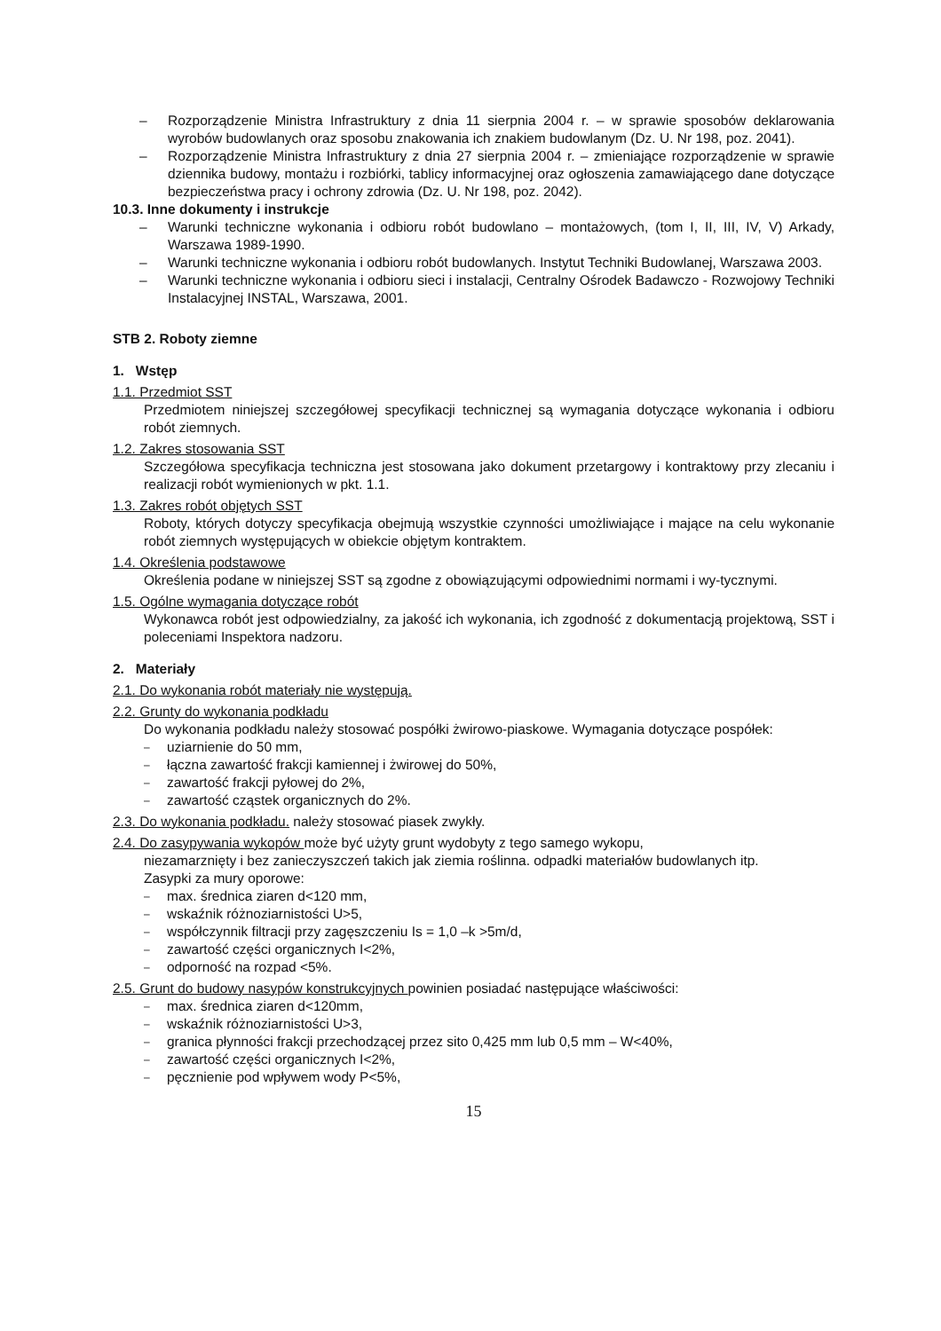– Rozporządzenie Ministra Infrastruktury z dnia 11 sierpnia 2004 r. – w sprawie sposobów deklarowania wyrobów budowlanych oraz sposobu znakowania ich znakiem budowlanym (Dz. U. Nr 198, poz. 2041).
– Rozporządzenie Ministra Infrastruktury z dnia 27 sierpnia 2004 r. – zmieniające rozporządzenie w sprawie dziennika budowy, montażu i rozbiórki, tablicy informacyjnej oraz ogłoszenia zamawiającego dane dotyczące bezpieczeństwa pracy i ochrony zdrowia (Dz. U. Nr 198, poz. 2042).
10.3. Inne dokumenty i instrukcje
– Warunki techniczne wykonania i odbioru robót budowlano – montażowych, (tom I, II, III, IV, V) Arkady, Warszawa 1989-1990.
– Warunki techniczne wykonania i odbioru robót budowlanych. Instytut Techniki Budowlanej, Warszawa 2003.
– Warunki techniczne wykonania i odbioru sieci i instalacji, Centralny Ośrodek Badawczo - Rozwojowy Techniki Instalacyjnej INSTAL, Warszawa, 2001.
STB 2. Roboty ziemne
1. Wstęp
1.1. Przedmiot SST
Przedmiotem niniejszej szczegółowej specyfikacji technicznej są wymagania dotyczące wykonania i odbioru robót ziemnych.
1.2. Zakres stosowania SST
Szczegółowa specyfikacja techniczna jest stosowana jako dokument przetargowy i kontraktowy przy zlecaniu i realizacji robót wymienionych w pkt. 1.1.
1.3. Zakres robót objętych SST
Roboty, których dotyczy specyfikacja obejmują wszystkie czynności umożliwiające i mające na celu wykonanie robót ziemnych występujących w obiekcie objętym kontraktem.
1.4. Określenia podstawowe
Określenia podane w niniejszej SST są zgodne z obowiązującymi odpowiednimi normami i wy-tycznymi.
1.5. Ogólne wymagania dotyczące robót
Wykonawca robót jest odpowiedzialny, za jakość ich wykonania, ich zgodność z dokumentacją projektową, SST i poleceniami Inspektora nadzoru.
2. Materiały
2.1. Do wykonania robót materiały nie występują.
2.2. Grunty do wykonania podkładu
Do wykonania podkładu należy stosować pospółki żwirowo-piaskowe. Wymagania dotyczące pospółek:
– uziarnienie do 50 mm,
– łączna zawartość frakcji kamiennej i żwirowej do 50%,
– zawartość frakcji pyłowej do 2%,
– zawartość cząstek organicznych do 2%.
2.3. Do wykonania podkładu. należy stosować piasek zwykły.
2.4. Do zasypywania wykopów może być użyty grunt wydobyty z tego samego wykopu,
niezamarznięty i bez zanieczyszczeń takich jak ziemia roślinna. odpadki materiałów budowlanych itp.
Zasypki za mury oporowe:
– max. średnica ziaren d<120 mm,
– wskaźnik różnoziarnistości U>5,
– współczynnik filtracji przy zagęszczeniu Is = 1,0 –k >5m/d,
– zawartość części organicznych I<2%,
– odporność na rozpad <5%.
2.5. Grunt do budowy nasypów konstrukcyjnych powinien posiadać następujące właściwości:
– max. średnica ziaren d<120mm,
– wskaźnik różnoziarnistości U>3,
– granica płynności frakcji przechodzącej przez sito 0,425 mm lub 0,5 mm – W<40%,
– zawartość części organicznych I<2%,
– pęcznienie pod wpływem wody P<5%,
15